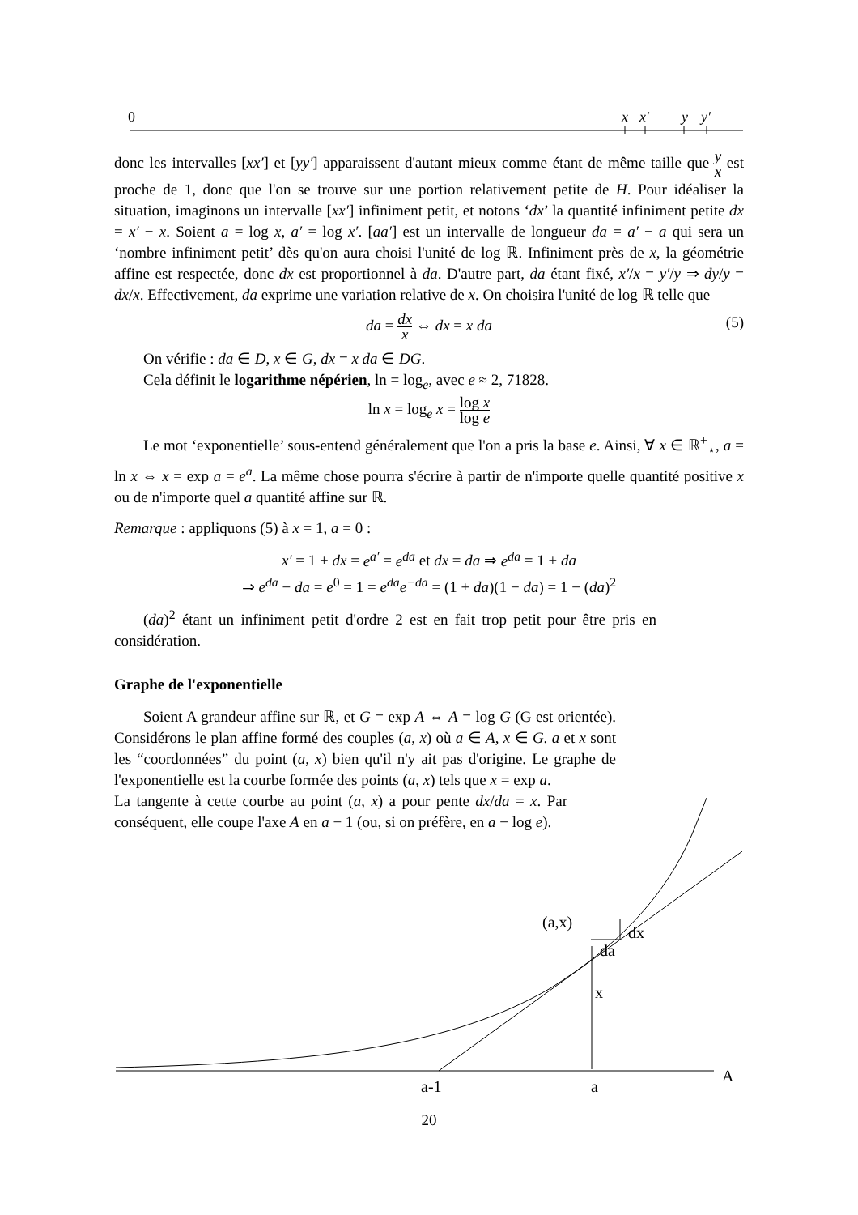0
x
x′
y
y′
a-1
a
A
(a,x)
dx
da
x
donc les intervalles [xx′] et [yy′] apparaissent d'autant mieux comme étant de même taille que y x est proche de 1, donc que l'on se trouve sur une portion relativement petite de H. Pour idéaliser la situation, imaginons un intervalle [xx′] infiniment petit, et notons ‘dx’ la quantité infiniment petite dx = x′ − x. Soient a = log x, a′ = log x′. [aa′] est un intervalle de longueur da = a′ − a qui sera un ‘nombre infiniment petit’ dès qu'on aura choisi l'unité de log ℝ. Infiniment près de x, la géométrie affine est respectée, donc dx est proportionnel à da. D'autre part, da étant fixé, x′/x = y′/y ⇒ dy/y = dx/x. Effectivement, da exprime une variation relative de x. On choisira l'unité de log ℝ telle que
da = dx x ⇔ dx = x da (5)
On vérifie : da ∈ D, x ∈ G, dx = x da ∈ DG.
Cela définit le logarithme népérien, ln = log<sub>e</sub>, avec e ≈ 2, 71828.
ln x = log<sub>e</sub> x = log x log e
Le mot ‘exponentielle’ sous-entend généralement que l'on a pris la base e. Ainsi, ∀ x ∈ ℝ<sup>+</sup><sub>⋆</sub>, a = ln x ⇔ x = exp a = e<sup>a</sup>. La même chose pourra s'écrire à partir de n'importe quelle quantité positive x ou de n'importe quel a quantité affine sur ℝ.
Remarque : appliquons (5) à x = 1, a = 0 :
x′ = 1 + dx = e<sup>a′</sup> = e<sup>da</sup> et dx = da ⇒ e<sup>da</sup> = 1 + da
⇒ e<sup>da</sup> − da = e<sup>0</sup> = 1 = e<sup>da</sup>e<sup>−da</sup> = (1 + da)(1 − da) = 1 − (da)<sup>2</sup>
(da)<sup>2</sup> étant un infiniment petit d'ordre 2 est en fait trop petit pour être pris en considération.
Graphe de l'exponentielle
Soient A grandeur affine sur ℝ, et G = exp A ⇔ A = log G (G est orientée). Considérons le plan affine formé des couples (a, x) où a ∈ A, x ∈ G. a et x sont les “coordonnées” du point (a, x) bien qu'il n'y ait pas d'origine. Le graphe de l'exponentielle est la courbe formée des points (a, x) tels que x = exp a.
La tangente à cette courbe au point (a, x) a pour pente dx/da = x. Par conséquent, elle coupe l'axe A en a − 1 (ou, si on préfère, en a − log e).
20